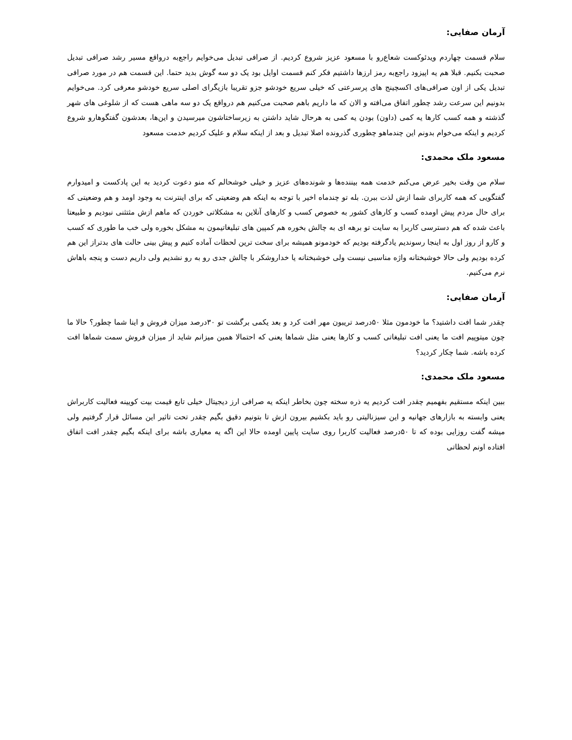آرمان صفایی:
سلام قسمت چهاردم ویدئوکست شعاع‌رو با مسعود عزیز شروع کردیم. از صرافی تبدیل می‌خوایم راجع‌به درواقع مسیر رشد صرافی تبدیل صحبت بکنیم. قبلا هم یه اپیزود راجع‌به رمز ارزها داشتیم فکر کنم قسمت اوایل بود یک دو سه گوش بدید حتما. این قسمت هم در مورد صرافی تبدیل یکی از اون صرافی‌های اکسچینج های پرسرعتی که خیلی سریع خودشو جزو تقریبا بازیگرای اصلی سریع خودشو معرفی کرد. می‌خوایم بدونیم این سرعت رشد چطور اتفاق می‌افته و الان که ما داریم باهم صحبت می‌کنیم هم درواقع یک دو سه ماهی هست که از شلوغی های شهر گذشته و همه کسب کارها یه کمی (داون) بودن یه کمی به هرحال شاید داشتن به زیرساختاشون میرسیدن و این‌ها، بعدشون گفتگوهارو شروع کردیم و اینکه می‌خوام بدونم این چندماهو چطوری گذرونده اصلا تبدیل و بعد از اینکه سلام و علیک کردیم خدمت مسعود
مسعود ملک محمدی:
سلام من وقت بخیر عرض می‌کنم خدمت همه بیننده‌ها و شونده‌های عزیز و خیلی خوشحالم که منو دعوت کردید به این پادکست و امیدوارم گفتگویی که همه کاربرای شما ازش لذت ببرن. بله تو چندماه اخیر با توجه به اینکه هم وضعیتی که برای اینترنت به وجود اومد و هم وضعیتی که برای حال مردم پیش اومده کسب و کارهای کشور به خصوص کسب و کارهای آنلاین به مشکلاتی خوردن که ماهم ازش مثتثنی نبودیم و طبیعتا باعث شده که هم دسترسی کاربرا به سایت تو برهه ای به چالش بخوره هم کمپین های تبلیغاتیمون به مشکل بخوره ولی خب ما طوری که کسب و کارو از روز اول به اینجا رسوندیم یادگرفته بودیم که خودمونو همیشه برای سخت ترین لحظات آماده کنیم و پیش بینی حالت های بدتراز این هم کرده بودیم ولی حالا خوشبختانه واژه مناسبی نیست ولی خوشبختانه یا خداروشکر با چالش جدی رو به رو نشدیم ولی داریم دست و پنجه باهاش نرم می‌کنیم.
آرمان صفایی:
چقدر شما افت داشتید؟ ما خودمون مثلا ۵۰درصد تریبون مهر افت کرد و بعد یکمی برگشت تو ۳۰درصد میزان فروش و اینا شما چطور؟ حالا ما چون میتوپیم افت ما یعنی افت تبلیغاتی کسب و کارها یعنی مثل شماها یعنی که احتمالا همین میزانم شاید از میزان فروش سمت شماها افت کرده باشه. شما چکار کردید؟
مسعود ملک محمدی:
ببین اینکه مستقیم بفهمیم چقدر افت کردیم یه ذره سخته چون بخاطر اینکه یه صرافی ارز دیجیتال خیلی تابع قیمت بیت کویینه فعالیت کاربراش یعنی وابسته به بازارهای جهانیه و این سیزنالیتی رو باید بکشیم بیرون ازش تا بتونیم دقیق بگیم چقدر تحت تاثیر این مسائل قرار گرفتیم ولی میشه گفت روزایی بوده که تا ۵۰درصد فعالیت کاربرا روی سایت پایین اومده حالا این اگه یه معیاری باشه برای اینکه بگیم چقدر افت اتفاق افتاده اونم لحظاتی